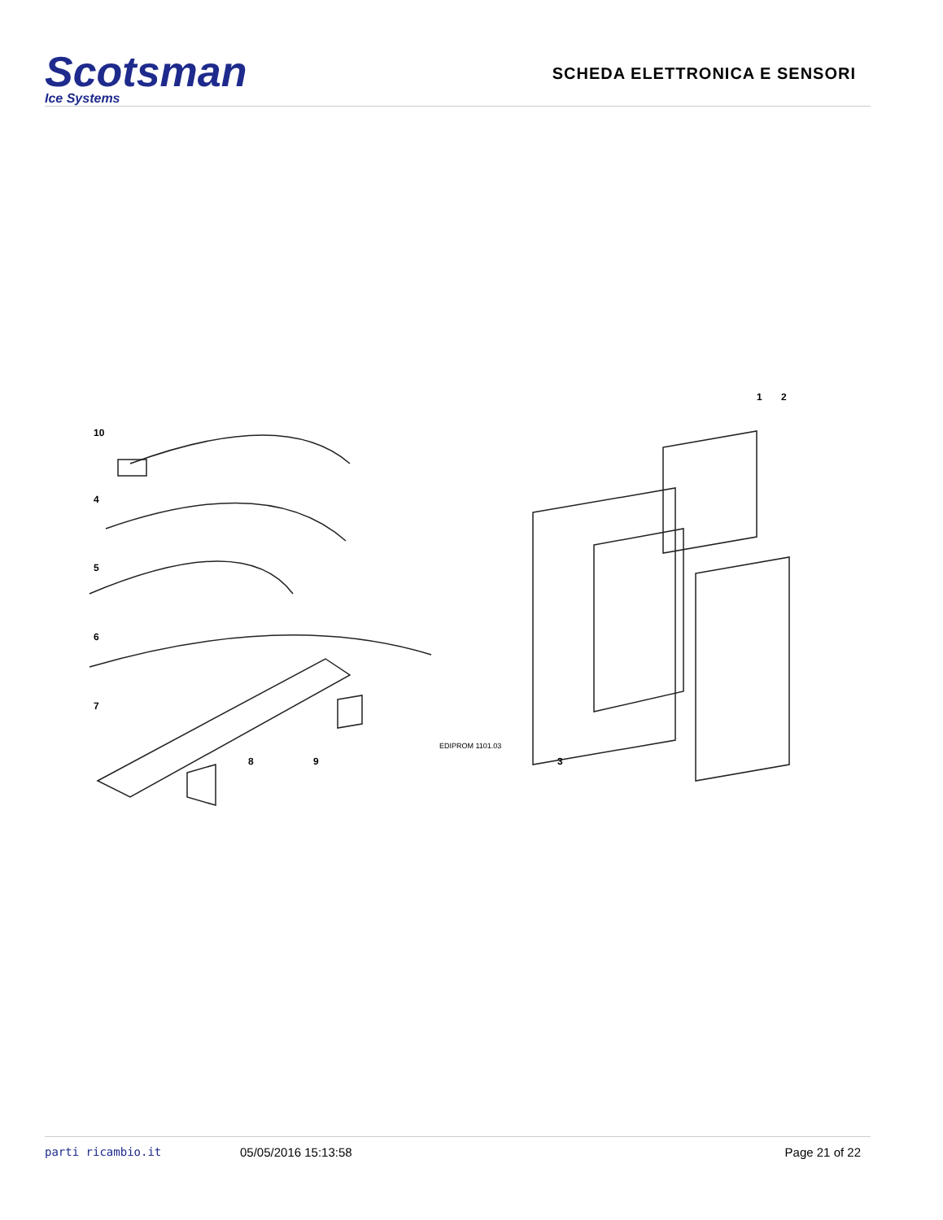Scotsman
Ice Systems
SCHEDA ELETTRONICA E SENSORI
10
4
5
6
7
8
9
1
2
3
EDIPROM 1101.03
parti ricambio.it 05/05/2016 15:13:58 Page 21 of 22